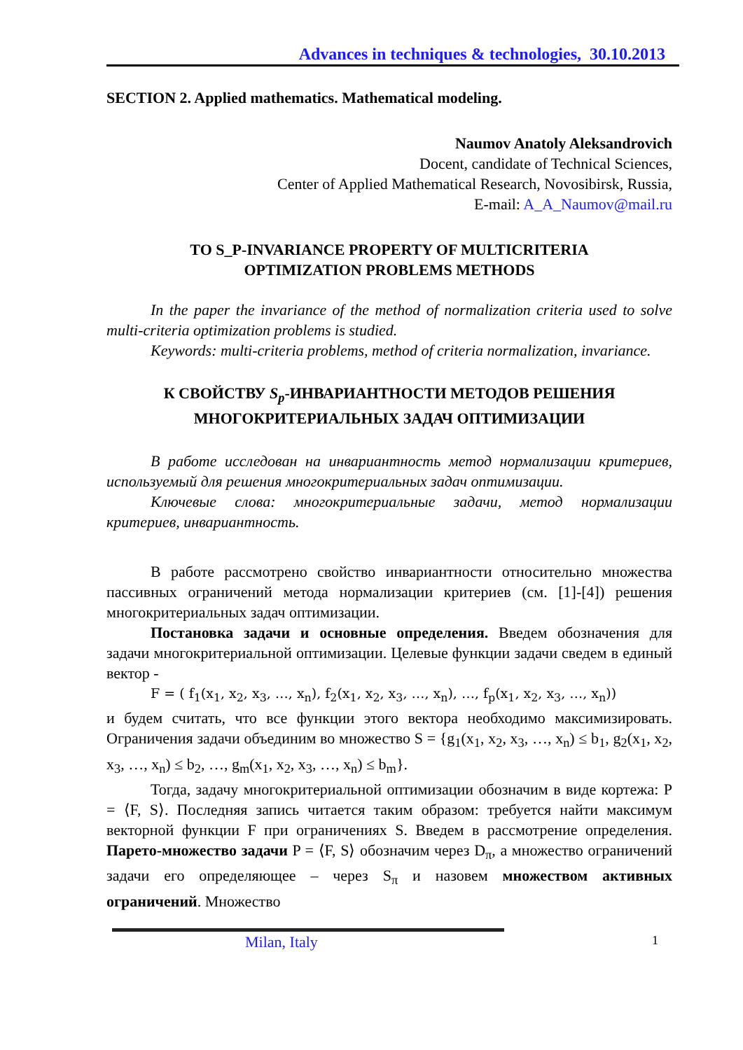Advances in techniques & technologies, 30.10.2013
SECTION 2. Applied mathematics. Mathematical modeling.
Naumov Anatoly Aleksandrovich
Docent, candidate of Technical Sciences,
Center of Applied Mathematical Research, Novosibirsk, Russia,
E-mail: A_A_Naumov@mail.ru
TO S_P-INVARIANCE PROPERTY OF MULTICRITERIA
OPTIMIZATION PROBLEMS METHODS
In the paper the invariance of the method of normalization criteria used to solve multi-criteria optimization problems is studied.
Keywords: multi-criteria problems, method of criteria normalization, invariance.
К СВОЙСТВУ S<sub>p</sub>-ИНВАРИАНТНОСТИ МЕТОДОВ РЕШЕНИЯ
МНОГОКРИТЕРИАЛЬНЫХ ЗАДАЧ ОПТИМИЗАЦИИ
В работе исследован на инвариантность метод нормализации критериев, используемый для решения многокритериальных задач оптимизации.
Ключевые слова: многокритериальные задачи, метод нормализации критериев, инвариантность.
В работе рассмотрено свойство инвариантности относительно множества пассивных ограничений метода нормализации критериев (см. [1]-[4]) решения многокритериальных задач оптимизации.
Постановка задачи и основные определения. Введем обозначения для задачи многокритериальной оптимизации. Целевые функции задачи сведем в единый вектор -
F = ( f<sub>1</sub>(x<sub>1</sub>, x<sub>2</sub>, x<sub>3</sub>, …, x<sub>n</sub>), f<sub>2</sub>(x<sub>1</sub>, x<sub>2</sub>, x<sub>3</sub>, …, x<sub>n</sub>), …, f<sub>p</sub>(x<sub>1</sub>, x<sub>2</sub>, x<sub>3</sub>, …, x<sub>n</sub>))
и будем считать, что все функции этого вектора необходимо максимизировать. Ограничения задачи объединим во множество S = {g<sub>1</sub>(x<sub>1</sub>, x<sub>2</sub>, x<sub>3</sub>, …, x<sub>n</sub>) ≤ b<sub>1</sub>, g<sub>2</sub>(x<sub>1</sub>, x<sub>2</sub>, x<sub>3</sub>, …, x<sub>n</sub>) ≤ b<sub>2</sub>, …, g<sub>m</sub>(x<sub>1</sub>, x<sub>2</sub>, x<sub>3</sub>, …, x<sub>n</sub>) ≤ b<sub>m</sub>}.
Тогда, задачу многокритериальной оптимизации обозначим в виде кортежа: P = ⟨F, S⟩. Последняя запись читается таким образом: требуется найти максимум векторной функции F при ограничениях S. Введем в рассмотрение определения. Парето-множество задачи P = ⟨F, S⟩ обозначим через D<sub>π</sub>, а множество ограничений задачи его определяющее – через S<sub>π</sub> и назовем множеством активных ограничений. Множество
Milan, Italy 1